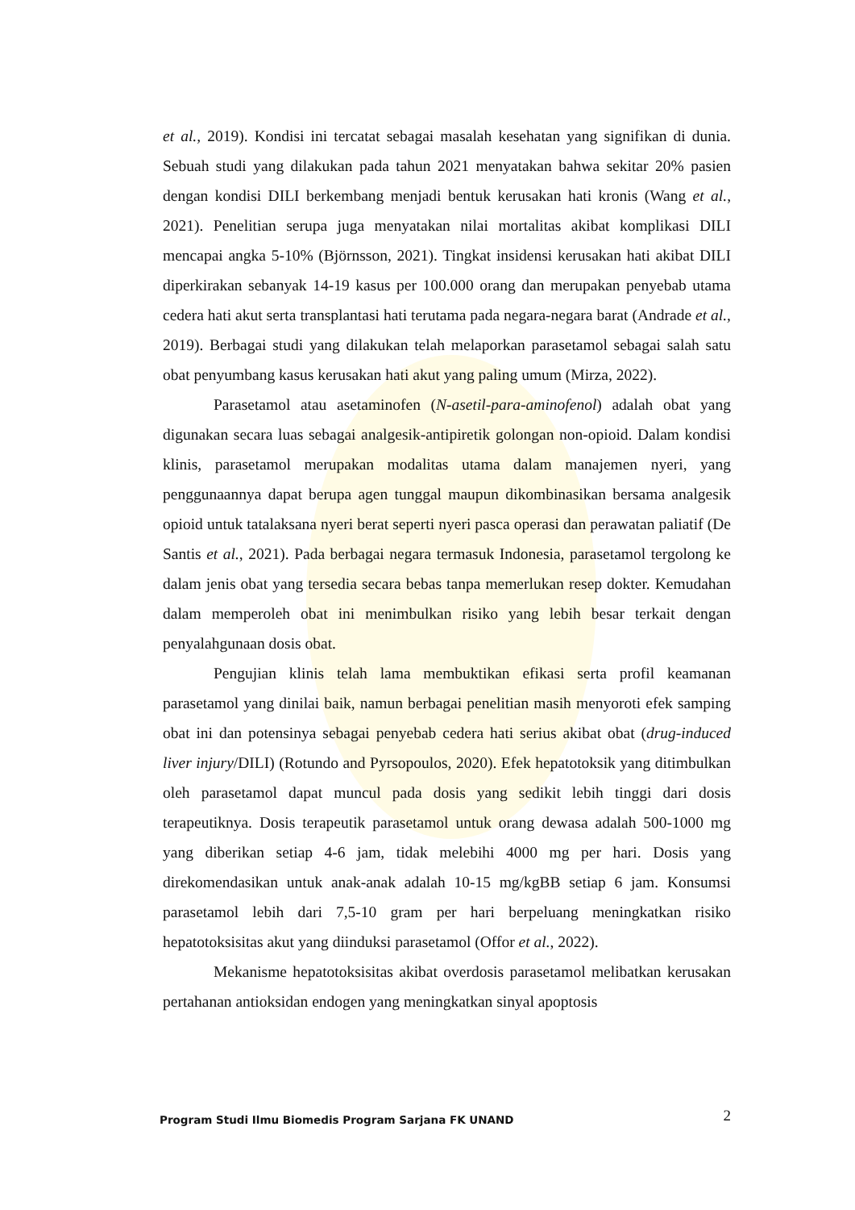et al., 2019). Kondisi ini tercatat sebagai masalah kesehatan yang signifikan di dunia. Sebuah studi yang dilakukan pada tahun 2021 menyatakan bahwa sekitar 20% pasien dengan kondisi DILI berkembang menjadi bentuk kerusakan hati kronis (Wang et al., 2021). Penelitian serupa juga menyatakan nilai mortalitas akibat komplikasi DILI mencapai angka 5-10% (Björnsson, 2021). Tingkat insidensi kerusakan hati akibat DILI diperkirakan sebanyak 14-19 kasus per 100.000 orang dan merupakan penyebab utama cedera hati akut serta transplantasi hati terutama pada negara-negara barat (Andrade et al., 2019). Berbagai studi yang dilakukan telah melaporkan parasetamol sebagai salah satu obat penyumbang kasus kerusakan hati akut yang paling umum (Mirza, 2022).
Parasetamol atau asetaminofen (N-asetil-para-aminofenol) adalah obat yang digunakan secara luas sebagai analgesik-antipiretik golongan non-opioid. Dalam kondisi klinis, parasetamol merupakan modalitas utama dalam manajemen nyeri, yang penggunaannya dapat berupa agen tunggal maupun dikombinasikan bersama analgesik opioid untuk tatalaksana nyeri berat seperti nyeri pasca operasi dan perawatan paliatif (De Santis et al., 2021). Pada berbagai negara termasuk Indonesia, parasetamol tergolong ke dalam jenis obat yang tersedia secara bebas tanpa memerlukan resep dokter. Kemudahan dalam memperoleh obat ini menimbulkan risiko yang lebih besar terkait dengan penyalahgunaan dosis obat.
Pengujian klinis telah lama membuktikan efikasi serta profil keamanan parasetamol yang dinilai baik, namun berbagai penelitian masih menyoroti efek samping obat ini dan potensinya sebagai penyebab cedera hati serius akibat obat (drug-induced liver injury/DILI) (Rotundo and Pyrsopoulos, 2020). Efek hepatotoksik yang ditimbulkan oleh parasetamol dapat muncul pada dosis yang sedikit lebih tinggi dari dosis terapeutiknya. Dosis terapeutik parasetamol untuk orang dewasa adalah 500-1000 mg yang diberikan setiap 4-6 jam, tidak melebihi 4000 mg per hari. Dosis yang direkomendasikan untuk anak-anak adalah 10-15 mg/kgBB setiap 6 jam. Konsumsi parasetamol lebih dari 7,5-10 gram per hari berpeluang meningkatkan risiko hepatotoksisitas akut yang diinduksi parasetamol (Offor et al., 2022).
Mekanisme hepatotoksisitas akibat overdosis parasetamol melibatkan kerusakan pertahanan antioksidan endogen yang meningkatkan sinyal apoptosis
Program Studi Ilmu Biomedis Program Sarjana FK UNAND 2